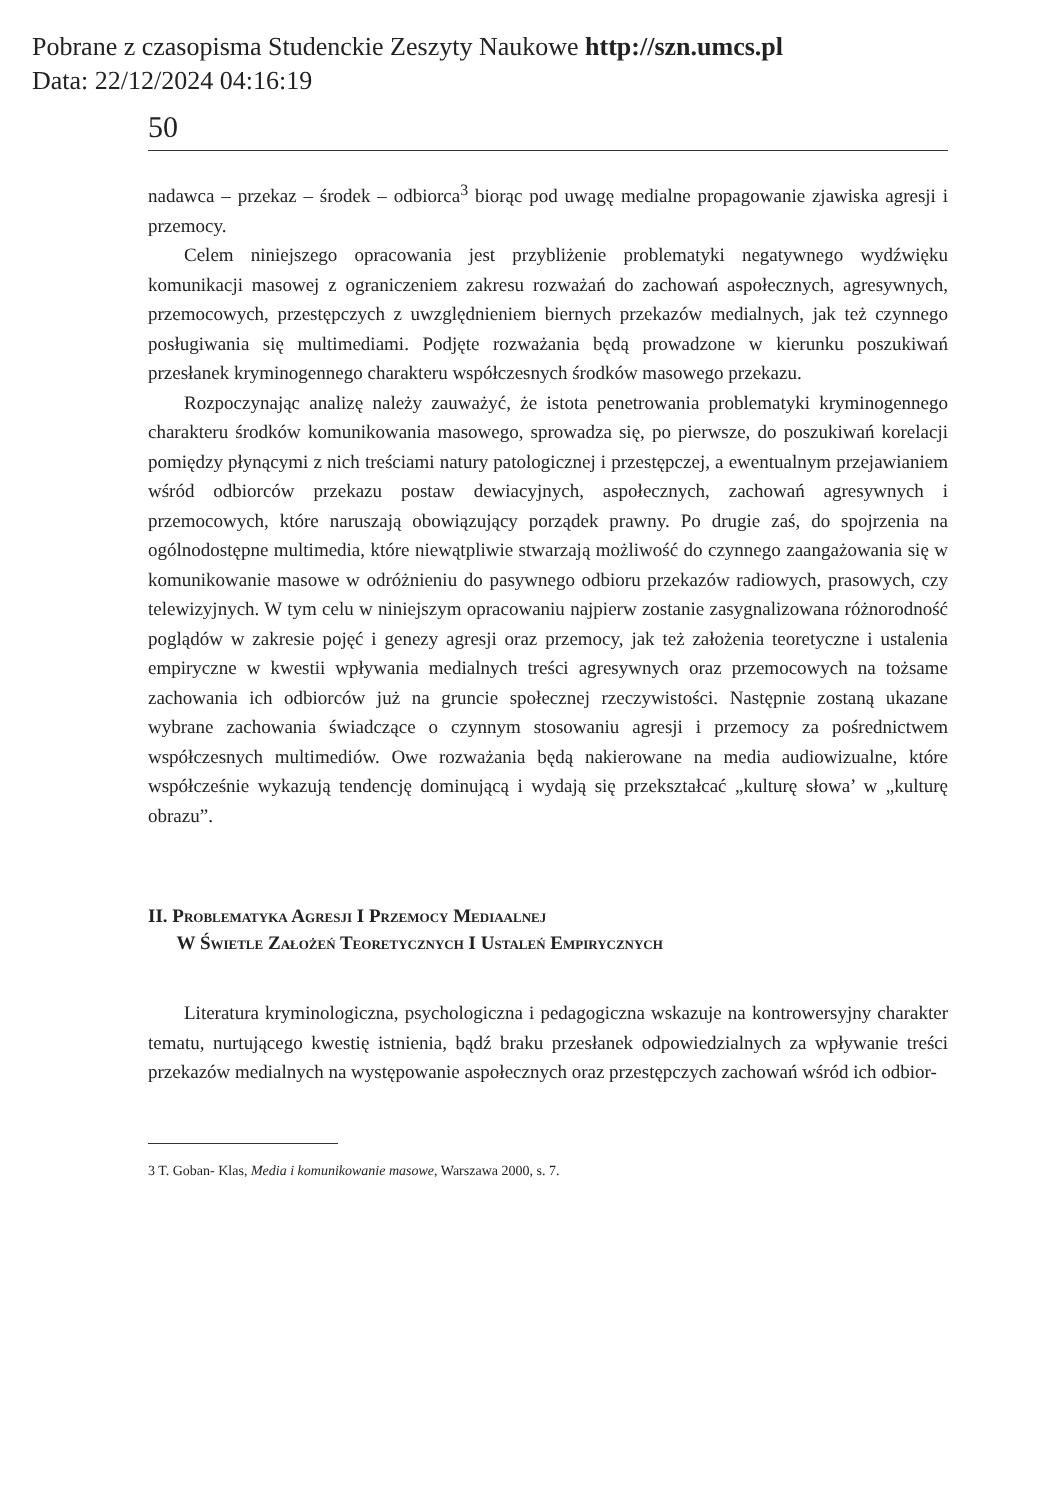Pobrane z czasopisma Studenckie Zeszyty Naukowe http://szn.umcs.pl
Data: 22/12/2024 04:16:19
50
nadawca – przekaz – środek – odbiorca<sup>3</sup> biorąc pod uwagę medialne propagowanie zjawiska agresji i przemocy.
Celem niniejszego opracowania jest przybliżenie problematyki negatywnego wydźwięku komunikacji masowej z ograniczeniem zakresu rozważań do zachowań aspołecznych, agresywnych, przemocowych, przestępczych z uwzględnieniem biernych przekazów medialnych, jak też czynnego posługiwania się multimediami. Podjęte rozważania będą prowadzone w kierunku poszukiwań przesłanek kryminogennego charakteru współczesnych środków masowego przekazu.
Rozpoczynając analizę należy zauważyć, że istota penetrowania problematyki kryminogennego charakteru środków komunikowania masowego, sprowadza się, po pierwsze, do poszukiwań korelacji pomiędzy płynącymi z nich treściami natury patologicznej i przestępczej, a ewentualnym przejawianiem wśród odbiorców przekazu postaw dewiacyjnych, aspołecznych, zachowań agresywnych i przemocowych, które naruszają obowiązujący porządek prawny. Po drugie zaś, do spojrzenia na ogólnodostępne multimedia, które niewątpliwie stwarzają możliwość do czynnego zaangażowania się w komunikowanie masowe w odróżnieniu do pasywnego odbioru przekazów radiowych, prasowych, czy telewizyjnych. W tym celu w niniejszym opracowaniu najpierw zostanie zasygnalizowana różnorodność poglądów w zakresie pojęć i genezy agresji oraz przemocy, jak też założenia teoretyczne i ustalenia empiryczne w kwestii wpływania medialnych treści agresywnych oraz przemocowych na tożsame zachowania ich odbiorców już na gruncie społecznej rzeczywistości. Następnie zostaną ukazane wybrane zachowania świadczące o czynnym stosowaniu agresji i przemocy za pośrednictwem współczesnych multimediów. Owe rozważania będą nakierowane na media audiowizualne, które współcześnie wykazują tendencję dominującą i wydają się przekształcać „kulturę słowa’ w „kulturę obrazu”.
II. Problematyka Agresji I Przemocy Mediaalnej
W Świetle Założeń Teoretycznych I Ustaleń Empirycznych
Literatura kryminologiczna, psychologiczna i pedagogiczna wskazuje na kontrowersyjny charakter tematu, nurtującego kwestię istnienia, bądź braku przesłanek odpowiedzialnych za wpływanie treści przekazów medialnych na występowanie aspołecznych oraz przestępczych zachowań wśród ich odbior-
3 T. Goban- Klas, Media i komunikowanie masowe, Warszawa 2000, s. 7.